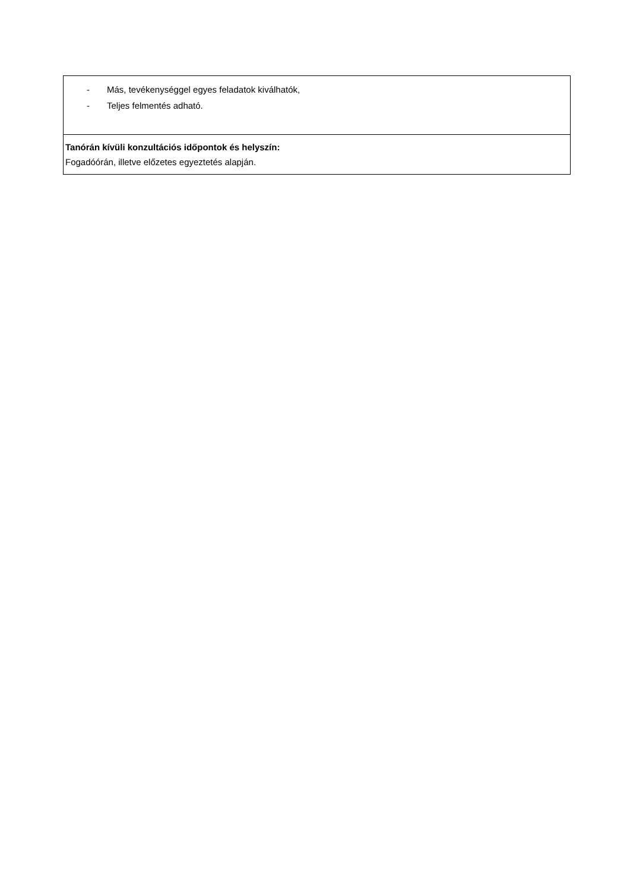| - Más, tevékenységgel egyes feladatok kiválhatók, - Teljes felmentés adható. |
| Tanórán kívüli konzultációs időpontok és helyszín: Fogadóórán, illetve előzetes egyeztetés alapján. |